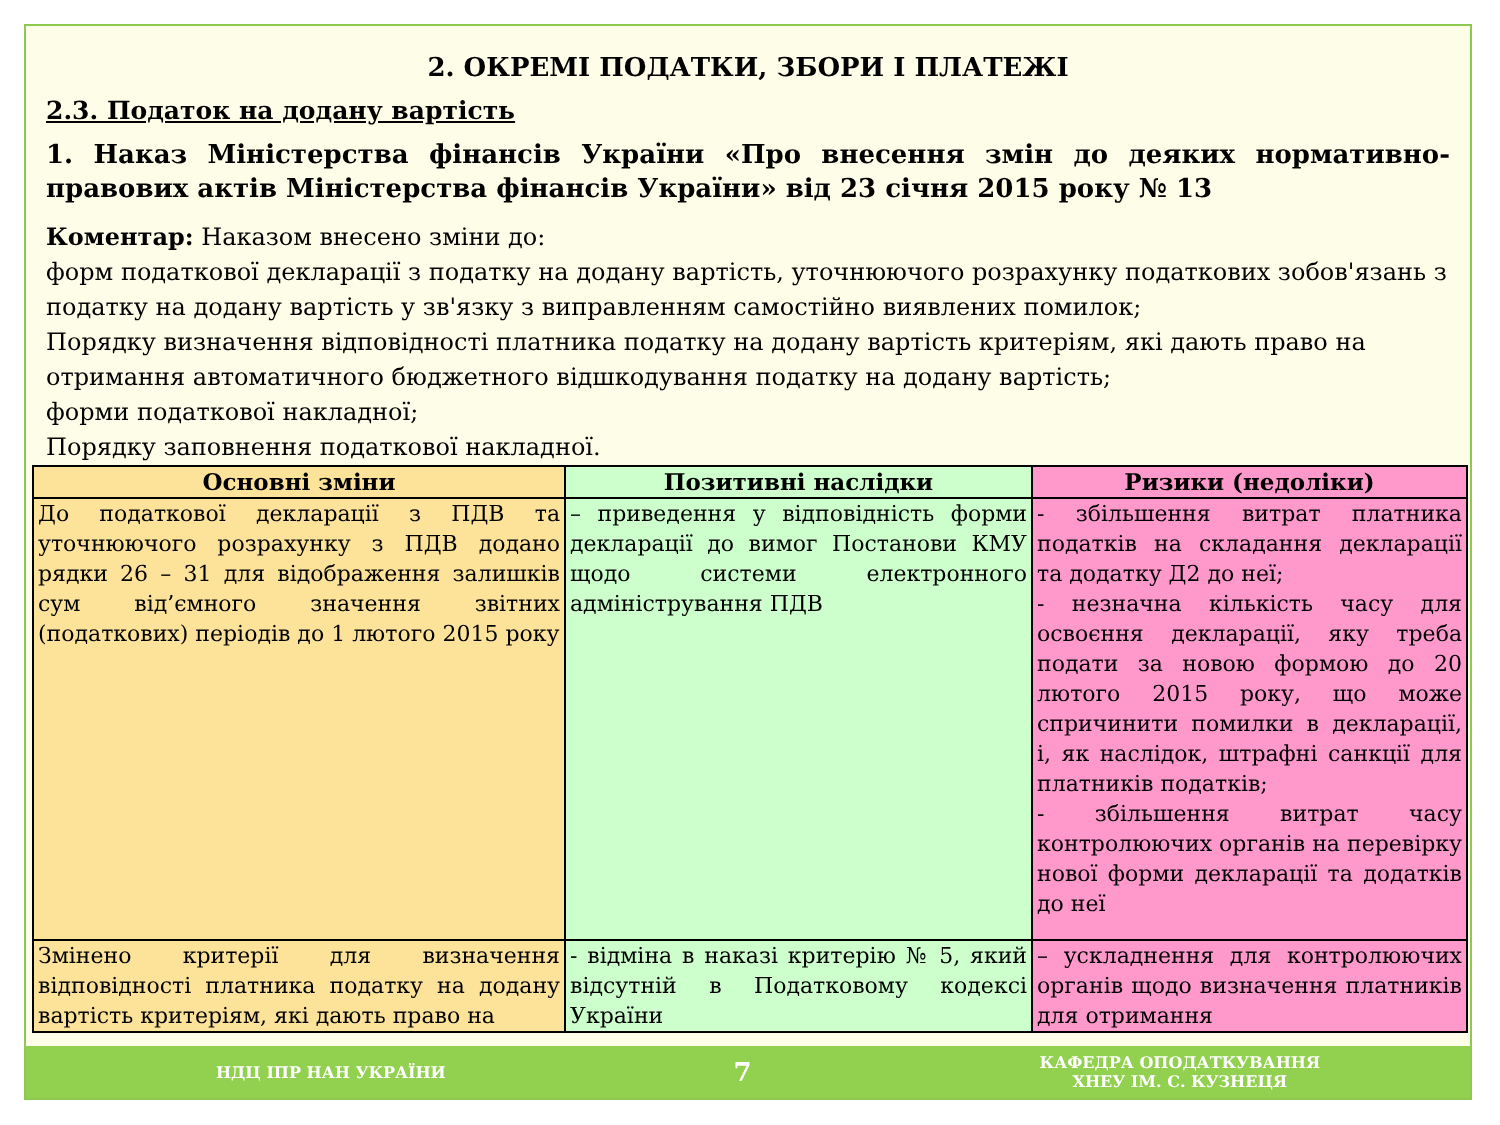2. ОКРЕМІ ПОДАТКИ, ЗБОРИ І ПЛАТЕЖІ
2.3. Податок на додану вартість
1. Наказ Міністерства фінансів України «Про внесення змін до деяких нормативно-правових актів Міністерства фінансів України» від 23 січня 2015 року № 13
Коментар: Наказом внесено зміни до:
форм податкової декларації з податку на додану вартість, уточнюючого розрахунку податкових зобов'язань з податку на додану вартість у зв'язку з виправленням самостійно виявлених помилок;
Порядку визначення відповідності платника податку на додану вартість критеріям, які дають право на отримання автоматичного бюджетного відшкодування податку на додану вартість;
форми податкової накладної;
Порядку заповнення податкової накладної.
| Основні зміни | Позитивні наслідки | Ризики (недоліки) |
| --- | --- | --- |
| До податкової декларації з ПДВ та уточнюючого розрахунку з ПДВ додано рядки 26 – 31 для відображення залишків сум від’ємного значення звітних (податкових) періодів до 1 лютого 2015 року | – приведення у відповідність форми декларації до вимог Постанови КМУ щодо системи електронного адміністрування ПДВ | - збільшення витрат платника податків на складання декларації та додатку Д2 до неї; - незначна кількість часу для освоєння декларації, яку треба подати за новою формою до 20 лютого 2015 року, що може спричинити помилки в декларації, і, як наслідок, штрафні санкції для платників податків; - збільшення витрат часу контролюючих органів на перевірку нової форми декларації та додатків до неї |
| Змінено критерії для визначення відповідності платника податку на додану вартість критеріям, які дають право на | - відміна в наказі критерію № 5, який відсутній в Податковому кодексі України | – ускладнення для контролюючих органів щодо визначення платників для отримання |
НДЦ ІПР НАН УКРАЇНИ 7 КАФЕДРА ОПОДАТКУВАННЯ
ХНЕУ ІМ. С. КУЗНЕЦЯ